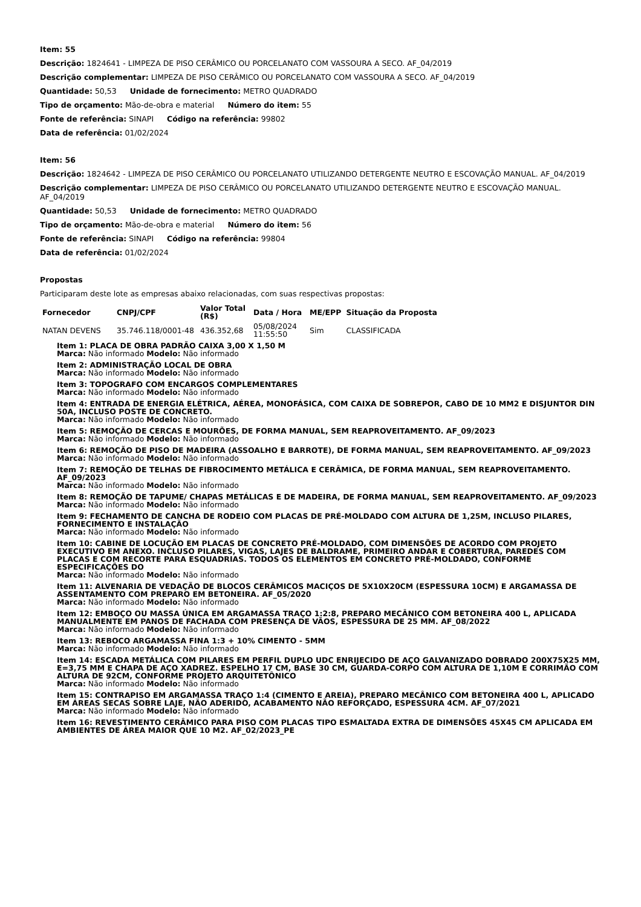Item: 55
Descrição: 1824641 - LIMPEZA DE PISO CERÂMICO OU PORCELANATO COM VASSOURA A SECO. AF_04/2019
Descrição complementar: LIMPEZA DE PISO CERÂMICO OU PORCELANATO COM VASSOURA A SECO. AF_04/2019
Quantidade: 50,53 Unidade de fornecimento: METRO QUADRADO
Tipo de orçamento: Mão-de-obra e material Número do item: 55
Fonte de referência: SINAPI Código na referência: 99802
Data de referência: 01/02/2024
Item: 56
Descrição: 1824642 - LIMPEZA DE PISO CERÂMICO OU PORCELANATO UTILIZANDO DETERGENTE NEUTRO E ESCOVAÇÃO MANUAL. AF_04/2019
Descrição complementar: LIMPEZA DE PISO CERÂMICO OU PORCELANATO UTILIZANDO DETERGENTE NEUTRO E ESCOVAÇÃO MANUAL. AF_04/2019
Quantidade: 50,53 Unidade de fornecimento: METRO QUADRADO
Tipo de orçamento: Mão-de-obra e material Número do item: 56
Fonte de referência: SINAPI Código na referência: 99804
Data de referência: 01/02/2024
Propostas
Participaram deste lote as empresas abaixo relacionadas, com suas respectivas propostas:
| Fornecedor | CNPJ/CPF | Valor Total (R$) | Data / Hora | ME/EPP | Situação da Proposta |
| --- | --- | --- | --- | --- | --- |
| NATAN DEVENS | 35.746.118/0001-48 | 436.352,68 | 05/08/2024 11:55:50 | Sim | CLASSIFICADA |
Item 1: PLACA DE OBRA PADRÃO CAIXA 3,00 X 1,50 M
Marca: Não informado Modelo: Não informado
Item 2: ADMINISTRAÇÃO LOCAL DE OBRA
Marca: Não informado Modelo: Não informado
Item 3: TOPOGRAFO COM ENCARGOS COMPLEMENTARES
Marca: Não informado Modelo: Não informado
Item 4: ENTRADA DE ENERGIA ELÉTRICA, AÉREA, MONOFÁSICA, COM CAIXA DE SOBREPOR, CABO DE 10 MM2 E DISJUNTOR DIN 50A, INCLUSO POSTE DE CONCRETO.
Marca: Não informado Modelo: Não informado
Item 5: REMOÇÃO DE CERCAS E MOURÕES, DE FORMA MANUAL, SEM REAPROVEITAMENTO. AF_09/2023
Marca: Não informado Modelo: Não informado
Item 6: REMOÇÃO DE PISO DE MADEIRA (ASSOALHO E BARROTE), DE FORMA MANUAL, SEM REAPROVEITAMENTO. AF_09/2023
Marca: Não informado Modelo: Não informado
Item 7: REMOÇÃO DE TELHAS DE FIBROCIMENTO METÁLICA E CERÂMICA, DE FORMA MANUAL, SEM REAPROVEITAMENTO. AF_09/2023
Marca: Não informado Modelo: Não informado
Item 8: REMOÇÃO DE TAPUME/ CHAPAS METÁLICAS E DE MADEIRA, DE FORMA MANUAL, SEM REAPROVEITAMENTO. AF_09/2023
Marca: Não informado Modelo: Não informado
Item 9: FECHAMENTO DE CANCHA DE RODEIO COM PLACAS DE PRÉ-MOLDADO COM ALTURA DE 1,25M, INCLUSO PILARES, FORNECIMENTO E INSTALAÇÃO
Marca: Não informado Modelo: Não informado
Item 10: CABINE DE LOCUÇÃO EM PLACAS DE CONCRETO PRÉ-MOLDADO, COM DIMENSÕES DE ACORDO COM PROJETO EXECUTIVO EM ANEXO. INCLUSO PILARES, VIGAS, LAJES DE BALDRAME, PRIMEIRO ANDAR E COBERTURA, PAREDES COM PLACAS E COM RECORTE PARA ESQUADRIAS. TODOS OS ELEMENTOS EM CONCRETO PRÉ-MOLDADO, CONFORME ESPECIFICAÇÕES DO
Marca: Não informado Modelo: Não informado
Item 11: ALVENARIA DE VEDAÇÃO DE BLOCOS CERÂMICOS MACIÇOS DE 5X10X20CM (ESPESSURA 10CM) E ARGAMASSA DE ASSENTAMENTO COM PREPARO EM BETONEIRA. AF_05/2020
Marca: Não informado Modelo: Não informado
Item 12: EMBOÇO OU MASSA ÚNICA EM ARGAMASSA TRAÇO 1:2:8, PREPARO MECÂNICO COM BETONEIRA 400 L, APLICADA MANUALMENTE EM PANOS DE FACHADA COM PRESENÇA DE VÃOS, ESPESSURA DE 25 MM. AF_08/2022
Marca: Não informado Modelo: Não informado
Item 13: REBOCO ARGAMASSA FINA 1:3 + 10% CIMENTO - 5MM
Marca: Não informado Modelo: Não informado
Item 14: ESCADA METÁLICA COM PILARES EM PERFIL DUPLO UDC ENRIJECIDO DE AÇO GALVANIZADO DOBRADO 200X75X25 MM, E=3,75 MM E CHAPA DE AÇO XADREZ. ESPELHO 17 CM, BASE 30 CM, GUARDA-CORPO COM ALTURA DE 1,10M E CORRIMÃO COM ALTURA DE 92CM, CONFORME PROJETO ARQUITETÔNICO
Marca: Não informado Modelo: Não informado
Item 15: CONTRAPISO EM ARGAMASSA TRAÇO 1:4 (CIMENTO E AREIA), PREPARO MECÂNICO COM BETONEIRA 400 L, APLICADO EM ÁREAS SECAS SOBRE LAJE, NÃO ADERIDO, ACABAMENTO NÃO REFORÇADO, ESPESSURA 4CM. AF_07/2021
Marca: Não informado Modelo: Não informado
Item 16: REVESTIMENTO CERÂMICO PARA PISO COM PLACAS TIPO ESMALTADA EXTRA DE DIMENSÕES 45X45 CM APLICADA EM AMBIENTES DE ÁREA MAIOR QUE 10 M2. AF_02/2023_PE